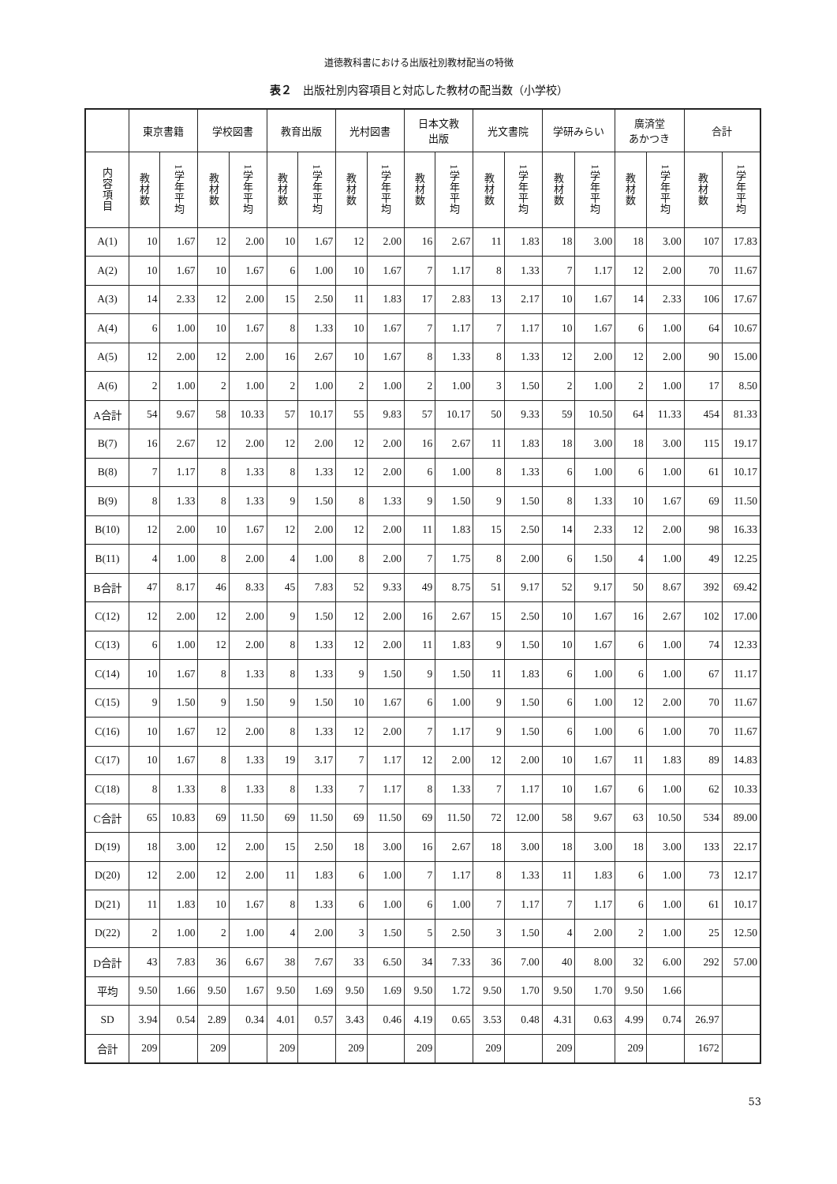道徳教科書における出版社別教材配当の特徴
表２　出版社別内容項目と対応した教材の配当数（小学校）
| | 東京書籍 | | 学校図書 | | 教育出版 | | 光村図書 | | 日本文教 出版 | | 光文書院 | | 学研みらい | | 廣済堂 あかつき | | 合計 | |
| --- | --- | --- | --- | --- | --- | --- | --- | --- | --- | --- | --- | --- | --- | --- | --- | --- | --- | --- |
| 内容項目 | 教材数 | 1学年平均 | 教材数 | 1学年平均 | 教材数 | 1学年平均 | 教材数 | 1学年平均 | 教材数 | 1学年平均 | 教材数 | 1学年平均 | 教材数 | 1学年平均 | 教材数 | 1学年平均 | 教材数 | 1学年平均 |
| A(1) | 10 | 1.67 | 12 | 2.00 | 10 | 1.67 | 12 | 2.00 | 16 | 2.67 | 11 | 1.83 | 18 | 3.00 | 18 | 3.00 | 107 | 17.83 |
| A(2) | 10 | 1.67 | 10 | 1.67 | 6 | 1.00 | 10 | 1.67 | 7 | 1.17 | 8 | 1.33 | 7 | 1.17 | 12 | 2.00 | 70 | 11.67 |
| A(3) | 14 | 2.33 | 12 | 2.00 | 15 | 2.50 | 11 | 1.83 | 17 | 2.83 | 13 | 2.17 | 10 | 1.67 | 14 | 2.33 | 106 | 17.67 |
| A(4) | 6 | 1.00 | 10 | 1.67 | 8 | 1.33 | 10 | 1.67 | 7 | 1.17 | 7 | 1.17 | 10 | 1.67 | 6 | 1.00 | 64 | 10.67 |
| A(5) | 12 | 2.00 | 12 | 2.00 | 16 | 2.67 | 10 | 1.67 | 8 | 1.33 | 8 | 1.33 | 12 | 2.00 | 12 | 2.00 | 90 | 15.00 |
| A(6) | 2 | 1.00 | 2 | 1.00 | 2 | 1.00 | 2 | 1.00 | 2 | 1.00 | 3 | 1.50 | 2 | 1.00 | 2 | 1.00 | 17 | 8.50 |
| A合計 | 54 | 9.67 | 58 | 10.33 | 57 | 10.17 | 55 | 9.83 | 57 | 10.17 | 50 | 9.33 | 59 | 10.50 | 64 | 11.33 | 454 | 81.33 |
| B(7) | 16 | 2.67 | 12 | 2.00 | 12 | 2.00 | 12 | 2.00 | 16 | 2.67 | 11 | 1.83 | 18 | 3.00 | 18 | 3.00 | 115 | 19.17 |
| B(8) | 7 | 1.17 | 8 | 1.33 | 8 | 1.33 | 12 | 2.00 | 6 | 1.00 | 8 | 1.33 | 6 | 1.00 | 6 | 1.00 | 61 | 10.17 |
| B(9) | 8 | 1.33 | 8 | 1.33 | 9 | 1.50 | 8 | 1.33 | 9 | 1.50 | 9 | 1.50 | 8 | 1.33 | 10 | 1.67 | 69 | 11.50 |
| B(10) | 12 | 2.00 | 10 | 1.67 | 12 | 2.00 | 12 | 2.00 | 11 | 1.83 | 15 | 2.50 | 14 | 2.33 | 12 | 2.00 | 98 | 16.33 |
| B(11) | 4 | 1.00 | 8 | 2.00 | 4 | 1.00 | 8 | 2.00 | 7 | 1.75 | 8 | 2.00 | 6 | 1.50 | 4 | 1.00 | 49 | 12.25 |
| B合計 | 47 | 8.17 | 46 | 8.33 | 45 | 7.83 | 52 | 9.33 | 49 | 8.75 | 51 | 9.17 | 52 | 9.17 | 50 | 8.67 | 392 | 69.42 |
| C(12) | 12 | 2.00 | 12 | 2.00 | 9 | 1.50 | 12 | 2.00 | 16 | 2.67 | 15 | 2.50 | 10 | 1.67 | 16 | 2.67 | 102 | 17.00 |
| C(13) | 6 | 1.00 | 12 | 2.00 | 8 | 1.33 | 12 | 2.00 | 11 | 1.83 | 9 | 1.50 | 10 | 1.67 | 6 | 1.00 | 74 | 12.33 |
| C(14) | 10 | 1.67 | 8 | 1.33 | 8 | 1.33 | 9 | 1.50 | 9 | 1.50 | 11 | 1.83 | 6 | 1.00 | 6 | 1.00 | 67 | 11.17 |
| C(15) | 9 | 1.50 | 9 | 1.50 | 9 | 1.50 | 10 | 1.67 | 6 | 1.00 | 9 | 1.50 | 6 | 1.00 | 12 | 2.00 | 70 | 11.67 |
| C(16) | 10 | 1.67 | 12 | 2.00 | 8 | 1.33 | 12 | 2.00 | 7 | 1.17 | 9 | 1.50 | 6 | 1.00 | 6 | 1.00 | 70 | 11.67 |
| C(17) | 10 | 1.67 | 8 | 1.33 | 19 | 3.17 | 7 | 1.17 | 12 | 2.00 | 12 | 2.00 | 10 | 1.67 | 11 | 1.83 | 89 | 14.83 |
| C(18) | 8 | 1.33 | 8 | 1.33 | 8 | 1.33 | 7 | 1.17 | 8 | 1.33 | 7 | 1.17 | 10 | 1.67 | 6 | 1.00 | 62 | 10.33 |
| C合計 | 65 | 10.83 | 69 | 11.50 | 69 | 11.50 | 69 | 11.50 | 69 | 11.50 | 72 | 12.00 | 58 | 9.67 | 63 | 10.50 | 534 | 89.00 |
| D(19) | 18 | 3.00 | 12 | 2.00 | 15 | 2.50 | 18 | 3.00 | 16 | 2.67 | 18 | 3.00 | 18 | 3.00 | 18 | 3.00 | 133 | 22.17 |
| D(20) | 12 | 2.00 | 12 | 2.00 | 11 | 1.83 | 6 | 1.00 | 7 | 1.17 | 8 | 1.33 | 11 | 1.83 | 6 | 1.00 | 73 | 12.17 |
| D(21) | 11 | 1.83 | 10 | 1.67 | 8 | 1.33 | 6 | 1.00 | 6 | 1.00 | 7 | 1.17 | 7 | 1.17 | 6 | 1.00 | 61 | 10.17 |
| D(22) | 2 | 1.00 | 2 | 1.00 | 4 | 2.00 | 3 | 1.50 | 5 | 2.50 | 3 | 1.50 | 4 | 2.00 | 2 | 1.00 | 25 | 12.50 |
| D合計 | 43 | 7.83 | 36 | 6.67 | 38 | 7.67 | 33 | 6.50 | 34 | 7.33 | 36 | 7.00 | 40 | 8.00 | 32 | 6.00 | 292 | 57.00 |
| 平均 | 9.50 | 1.66 | 9.50 | 1.67 | 9.50 | 1.69 | 9.50 | 1.69 | 9.50 | 1.72 | 9.50 | 1.70 | 9.50 | 1.70 | 9.50 | 1.66 | | |
| SD | 3.94 | 0.54 | 2.89 | 0.34 | 4.01 | 0.57 | 3.43 | 0.46 | 4.19 | 0.65 | 3.53 | 0.48 | 4.31 | 0.63 | 4.99 | 0.74 | 26.97 | |
| 合計 | 209 | | 209 | | 209 | | 209 | | 209 | | 209 | | 209 | | 209 | | 1672 | |
53